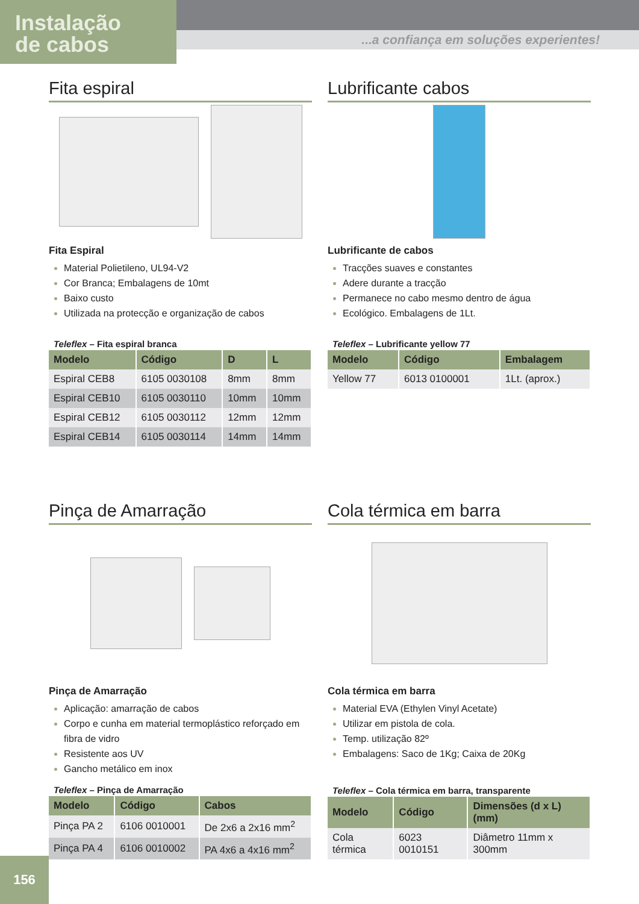Instalação
de cabos
...a confiança em soluções experientes!
Fita espiral
Fita Espiral
Material Polietileno, UL94-V2
Cor Branca; Embalagens de 10mt
Baixo custo
Utilizada na protecção e organização de cabos
Teleflex – Fita espiral branca
| Modelo | Código | D | L |
| --- | --- | --- | --- |
| Espiral CEB8 | 6105 0030108 | 8mm | 8mm |
| Espiral CEB10 | 6105 0030110 | 10mm | 10mm |
| Espiral CEB12 | 6105 0030112 | 12mm | 12mm |
| Espiral CEB14 | 6105 0030114 | 14mm | 14mm |
Lubrificante cabos
Lubrificante de cabos
Tracções suaves e constantes
Adere durante a tracção
Permanece no cabo mesmo dentro de água
Ecológico. Embalagens de 1Lt.
Teleflex – Lubrificante yellow 77
| Modelo | Código | Embalagem |
| --- | --- | --- |
| Yellow 77 | 6013 0100001 | 1Lt. (aprox.) |
Pinça de Amarração
Pinça de Amarração
Aplicação: amarração de cabos
Corpo e cunha em material termoplástico reforçado em fibra de vidro
Resistente aos UV
Gancho metálico em inox
Teleflex – Pinça de Amarração
| Modelo | Código | Cabos |
| --- | --- | --- |
| Pinça PA 2 | 6106 0010001 | De 2x6 a 2x16 mm<sup>2</sup> |
| Pinça PA 4 | 6106 0010002 | PA 4x6 a 4x16 mm<sup>2</sup> |
Cola térmica em barra
Cola térmica em barra
Material EVA (Ethylen Vinyl Acetate)
Utilizar em pistola de cola.
Temp. utilização 82º
Embalagens: Saco de 1Kg; Caixa de 20Kg
Teleflex – Cola térmica em barra, transparente
| Modelo | Código | Dimensões (d x L) (mm) |
| --- | --- | --- |
| Cola térmica | 6023 0010151 | Diâmetro 11mm x 300mm |
156